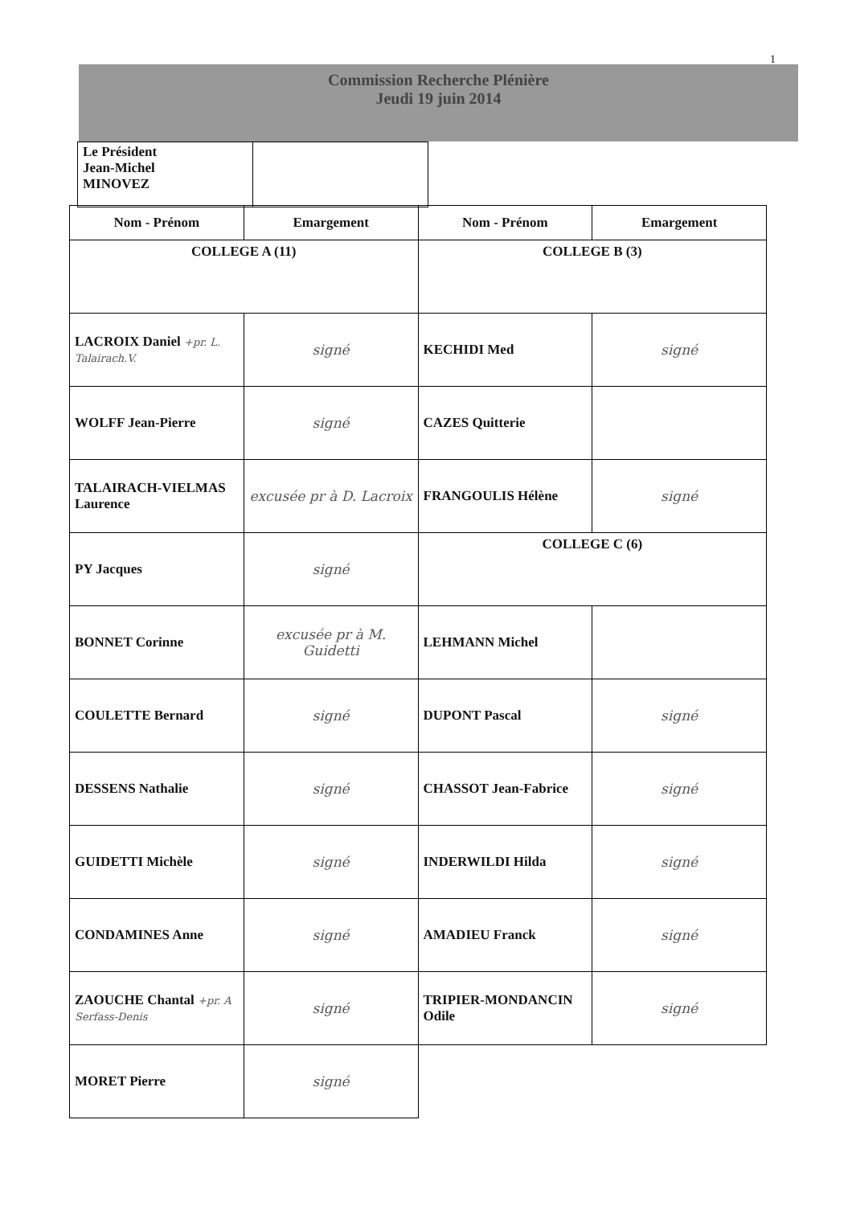1
Commission Recherche Plénière
Jeudi 19 juin 2014
| Le Président Jean-Michel MINOVEZ | |
| Nom - Prénom | Emargement | Nom - Prénom | Emargement |
| --- | --- | --- | --- |
| COLLEGE A (11) | | COLLEGE B (3) | |
| LACROIX Daniel +pr. L. Talairach.V. | signé | KECHIDI Med | signé |
| WOLFF Jean-Pierre | signé | CAZES Quitterie | |
| TALAIRACH-VIELMAS Laurence | excusée pr à D. Lacroix | FRANGOULIS Hélène | signé |
| PY Jacques | signé | COLLEGE C (6) | |
| BONNET Corinne | excusée pr à M. Guidetti | LEHMANN Michel | |
| COULETTE Bernard | signé | DUPONT Pascal | signé |
| DESSENS Nathalie | signé | CHASSOT Jean-Fabrice | signé |
| GUIDETTI Michèle | signé | INDERWILDI Hilda | signé |
| CONDAMINES Anne | signé | AMADIEU Franck | signé |
| ZAOUCHE Chantal +pr. A Serfass-Denis | signé | TRIPIER-MONDANCIN Odile | signé |
| MORET Pierre | signé | | |